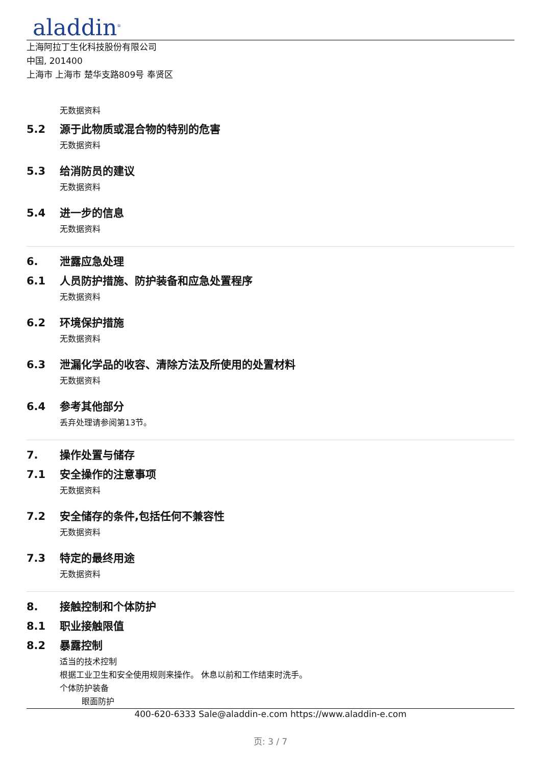aladdin<sup>®</sup>
上海阿拉丁生化科技股份有限公司
中国, 201400
上海市 上海市 楚华支路809号 奉贤区
无数据资料
5.2 源于此物质或混合物的特别的危害
无数据资料
5.3 给消防员的建议
无数据资料
5.4 进一步的信息
无数据资料
6. 泄露应急处理
6.1 人员防护措施、防护装备和应急处置程序
无数据资料
6.2 环境保护措施
无数据资料
6.3 泄漏化学品的收容、清除方法及所使用的处置材料
无数据资料
6.4 参考其他部分
丢弃处理请参阅第13节。
7. 操作处置与储存
7.1 安全操作的注意事项
无数据资料
7.2 安全储存的条件,包括任何不兼容性
无数据资料
7.3 特定的最终用途
无数据资料
8. 接触控制和个体防护
8.1 职业接触限值
8.2 暴露控制
适当的技术控制
根据工业卫生和安全使用规则来操作。 休息以前和工作结束时洗手。
个体防护装备
眼面防护
400-620-6333 Sale@aladdin-e.com https://www.aladdin-e.com
页: 3 / 7